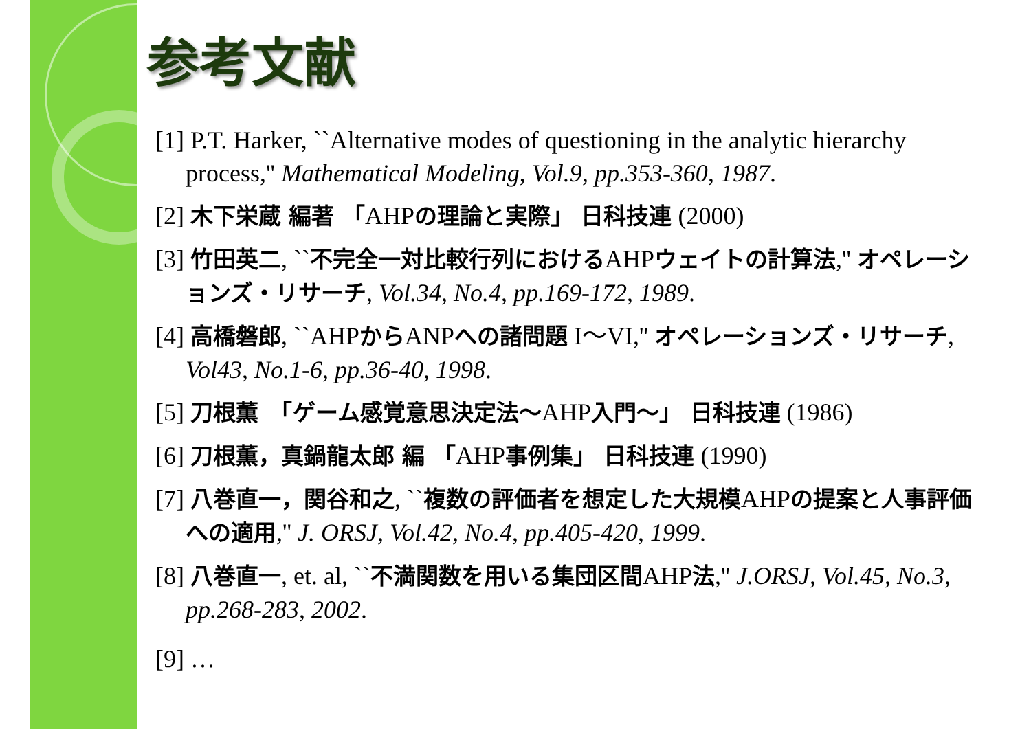参考文献
[1] P.T. Harker, ``Alternative modes of questioning in the analytic hierarchy process,'' Mathematical Modeling, Vol.9, pp.353-360, 1987.
[2] 木下栄蔵 編著 「AHPの理論と実際」 日科技連 (2000)
[3] 竹田英二, ``不完全一対比較行列におけるAHPウェイトの計算法,'' オペレーションズ・リサーチ, Vol.34, No.4, pp.169-172, 1989.
[4] 高橋磐郎, ``AHPからANPへの諸問題 I〜VI,'' オペレーションズ・リサーチ, Vol43, No.1-6, pp.36-40, 1998.
[5] 刀根薫　「ゲーム感覚意思決定法〜AHP入門〜」 日科技連 (1986)
[6] 刀根薫，真鍋龍太郎 編 「AHP事例集」 日科技連 (1990)
[7] 八巻直一，関谷和之, ``複数の評価者を想定した大規模AHPの提案と人事評価への適用,'' J. ORSJ, Vol.42, No.4, pp.405-420, 1999.
[8] 八巻直一, et. al, ``不満関数を用いる集団区間AHP法,'' J.ORSJ, Vol.45, No.3, pp.268-283, 2002.
[9] …